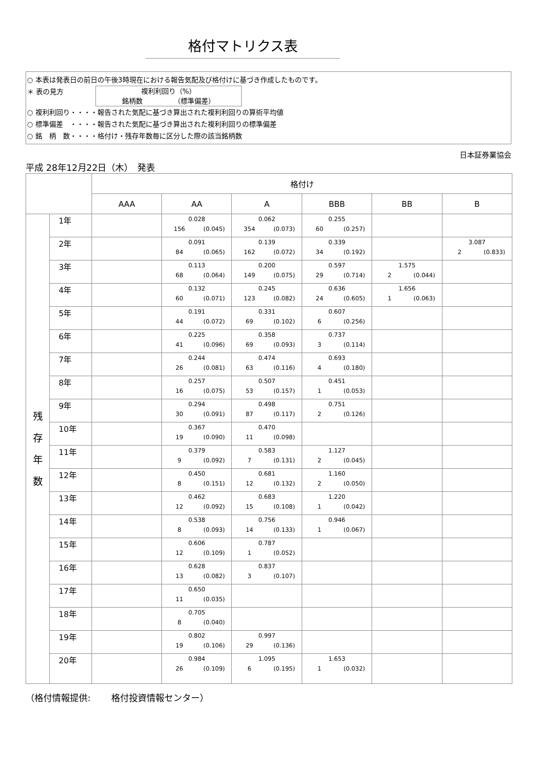格付マトリクス表
○ 本表は発表日の前日の午後3時現在における報告気配及び格付けに基づき作成したものです。
＊ 表の見方 複利利回り（%）
銘柄数　　　　　（標準偏差）
○ 複利利回り・・・・報告された気配に基づき算出された複利利回りの算術平均値
○ 標準偏差　・・・・報告された気配に基づき算出された複利利回りの標準偏差
○ 銘　柄　数・・・・格付け・残存年数毎に区分した際の該当銘柄数
日本証券業協会
平成 28年12月22日（木）　発表
| | | 格付け | | | | | |
| --- | --- | --- | --- | --- | --- | --- | --- |
| | | AAA | AA | A | BBB | BB | B |
| 残 存 年 数 | 1年 | | 0.028 156 (0.045) | 0.062 354 (0.073) | 0.255 60 (0.257) | | |
| | 2年 | | 0.091 84 (0.065) | 0.139 162 (0.072) | 0.339 34 (0.192) | | 3.087 2 (0.833) |
| | 3年 | | 0.113 68 (0.064) | 0.200 149 (0.075) | 0.597 29 (0.714) | 1.575 2 (0.044) | |
| | 4年 | | 0.132 60 (0.071) | 0.245 123 (0.082) | 0.636 24 (0.605) | 1.656 1 (0.063) | |
| | 5年 | | 0.191 44 (0.072) | 0.331 69 (0.102) | 0.607 6 (0.256) | | |
| | 6年 | | 0.225 41 (0.096) | 0.358 69 (0.093) | 0.737 3 (0.114) | | |
| | 7年 | | 0.244 26 (0.081) | 0.474 63 (0.116) | 0.693 4 (0.180) | | |
| | 8年 | | 0.257 16 (0.075) | 0.507 53 (0.157) | 0.451 1 (0.053) | | |
| | 9年 | | 0.294 30 (0.091) | 0.498 87 (0.117) | 0.751 2 (0.126) | | |
| | 10年 | | 0.367 19 (0.090) | 0.470 11 (0.098) | | | |
| | 11年 | | 0.379 9 (0.092) | 0.583 7 (0.131) | 1.127 2 (0.045) | | |
| | 12年 | | 0.450 8 (0.151) | 0.681 12 (0.132) | 1.160 2 (0.050) | | |
| | 13年 | | 0.462 12 (0.092) | 0.683 15 (0.108) | 1.220 1 (0.042) | | |
| | 14年 | | 0.538 8 (0.093) | 0.756 14 (0.133) | 0.946 1 (0.067) | | |
| | 15年 | | 0.606 12 (0.109) | 0.787 1 (0.052) | | | |
| | 16年 | | 0.628 13 (0.082) | 0.837 3 (0.107) | | | |
| | 17年 | | 0.650 11 (0.035) | | | | |
| | 18年 | | 0.705 8 (0.040) | | | | |
| | 19年 | | 0.802 19 (0.106) | 0.997 29 (0.136) | | | |
| | 20年 | | 0.984 26 (0.109) | 1.095 6 (0.195) | 1.653 1 (0.032) | | |
（格付情報提供:　　 格付投資情報センター）